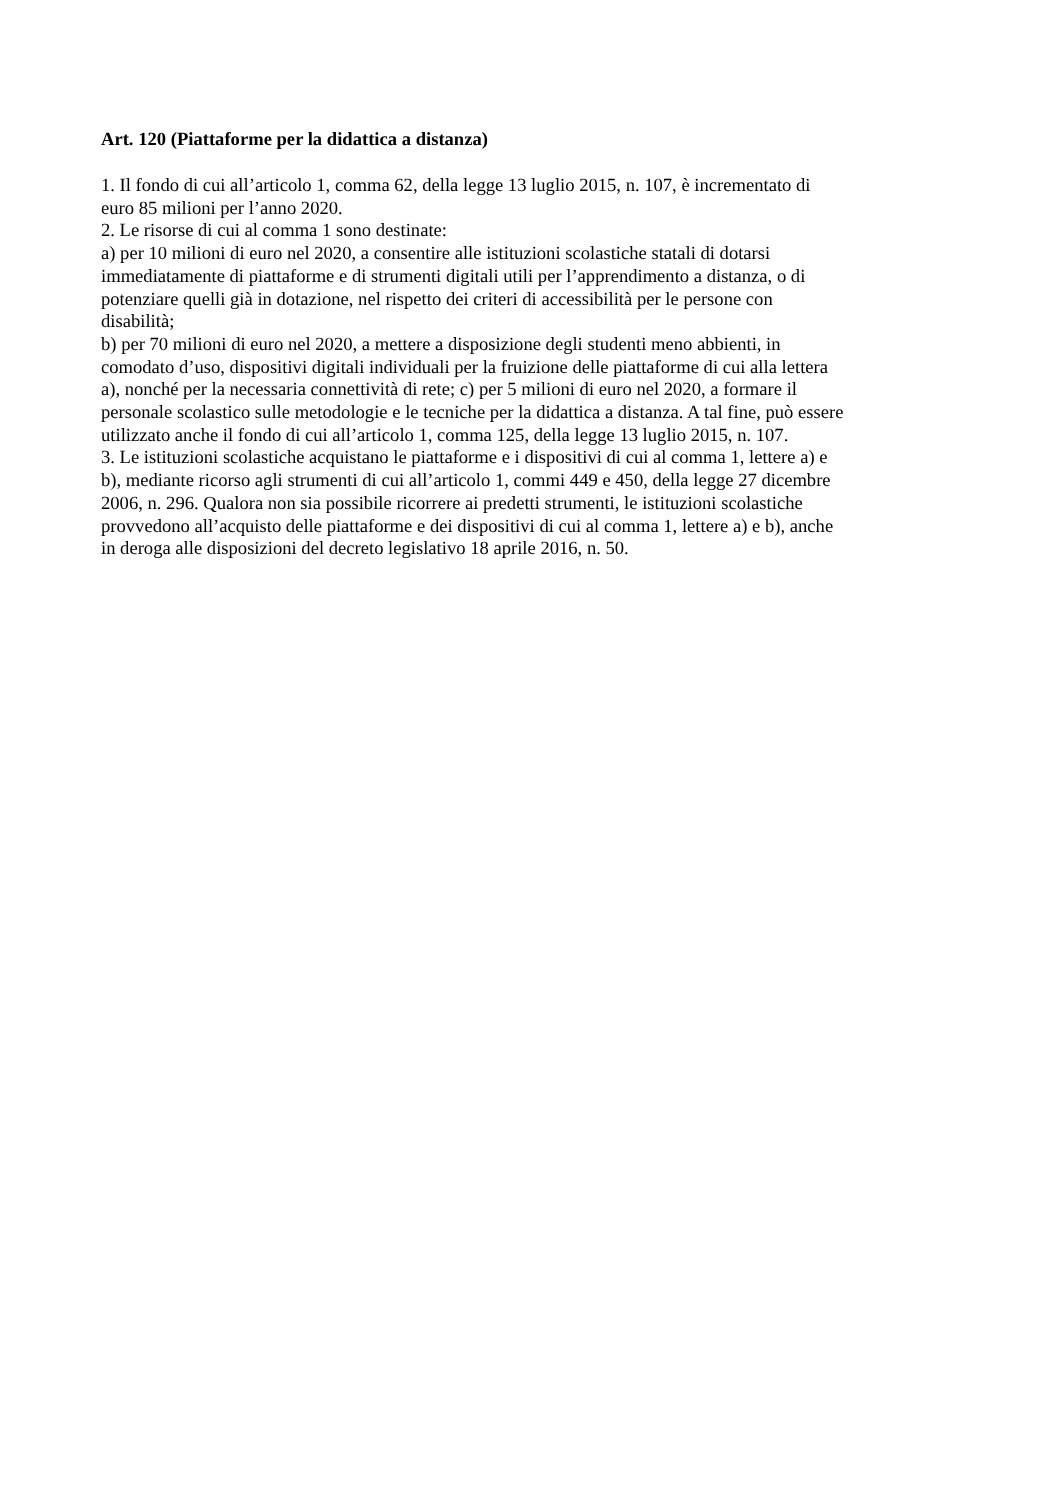Art. 120 (Piattaforme per la didattica a distanza)
1. Il fondo di cui all’articolo 1, comma 62, della legge 13 luglio 2015, n. 107, è incrementato di
euro 85 milioni per l’anno 2020.
2. Le risorse di cui al comma 1 sono destinate:
a) per 10 milioni di euro nel 2020, a consentire alle istituzioni scolastiche statali di dotarsi
immediatamente di piattaforme e di strumenti digitali utili per l’apprendimento a distanza, o di
potenziare quelli già in dotazione, nel rispetto dei criteri di accessibilità per le persone con
disabilità;
b) per 70 milioni di euro nel 2020, a mettere a disposizione degli studenti meno abbienti, in
comodato d’uso, dispositivi digitali individuali per la fruizione delle piattaforme di cui alla lettera
a), nonché per la necessaria connettività di rete; c) per 5 milioni di euro nel 2020, a formare il
personale scolastico sulle metodologie e le tecniche per la didattica a distanza. A tal fine, può essere
utilizzato anche il fondo di cui all’articolo 1, comma 125, della legge 13 luglio 2015, n. 107.
3. Le istituzioni scolastiche acquistano le piattaforme e i dispositivi di cui al comma 1, lettere a) e
b), mediante ricorso agli strumenti di cui all’articolo 1, commi 449 e 450, della legge 27 dicembre
2006, n. 296. Qualora non sia possibile ricorrere ai predetti strumenti, le istituzioni scolastiche
provvedono all’acquisto delle piattaforme e dei dispositivi di cui al comma 1, lettere a) e b), anche
in deroga alle disposizioni del decreto legislativo 18 aprile 2016, n. 50.